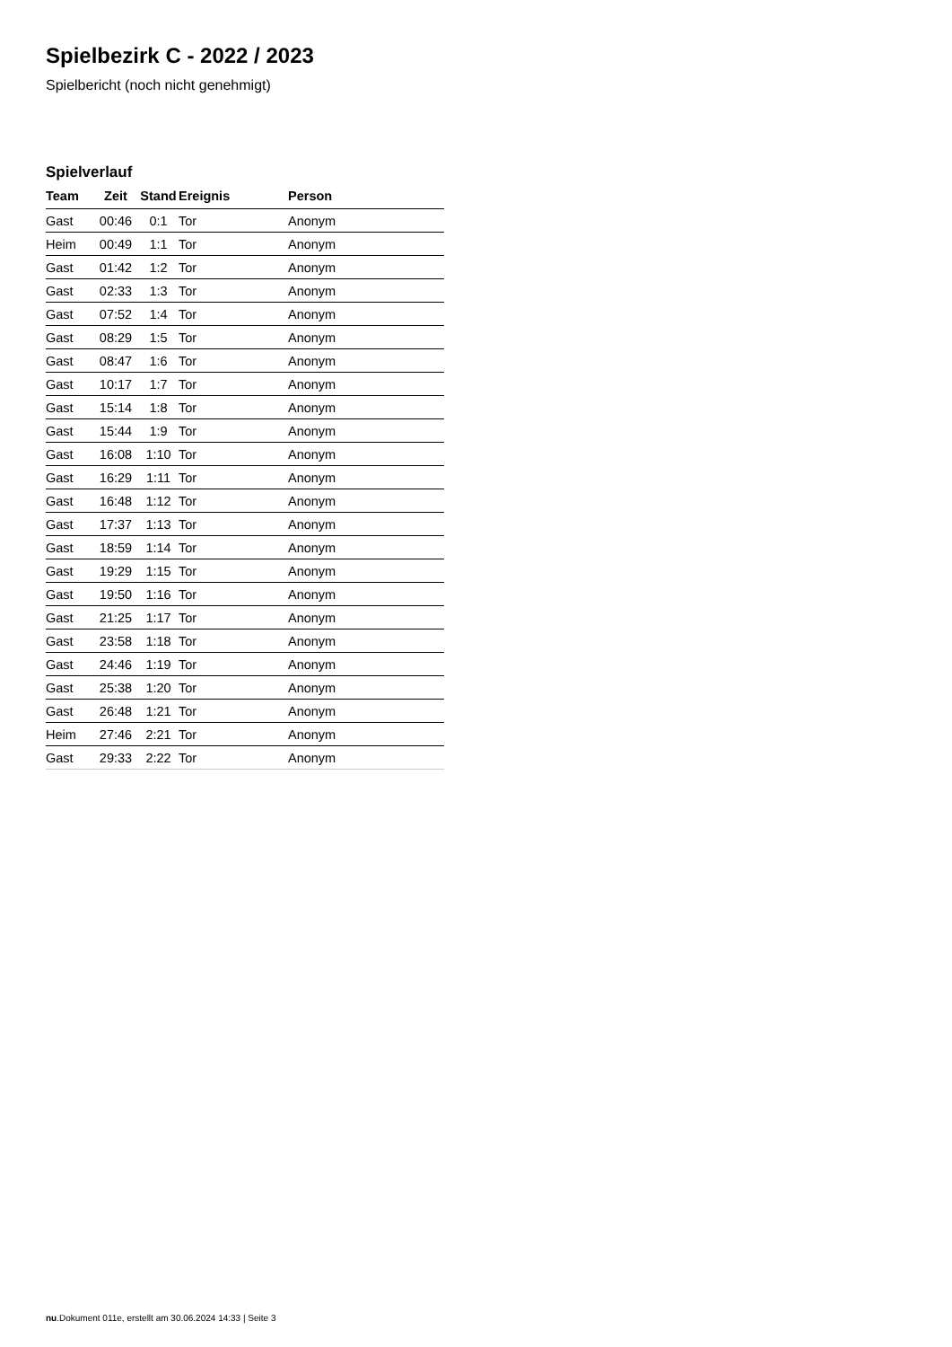Spielbezirk C - 2022 / 2023
Spielbericht (noch nicht genehmigt)
Spielverlauf
| Team | Zeit | Stand | Ereignis | Person |
| --- | --- | --- | --- | --- |
| Gast | 00:46 | 0:1 | Tor | Anonym |
| Heim | 00:49 | 1:1 | Tor | Anonym |
| Gast | 01:42 | 1:2 | Tor | Anonym |
| Gast | 02:33 | 1:3 | Tor | Anonym |
| Gast | 07:52 | 1:4 | Tor | Anonym |
| Gast | 08:29 | 1:5 | Tor | Anonym |
| Gast | 08:47 | 1:6 | Tor | Anonym |
| Gast | 10:17 | 1:7 | Tor | Anonym |
| Gast | 15:14 | 1:8 | Tor | Anonym |
| Gast | 15:44 | 1:9 | Tor | Anonym |
| Gast | 16:08 | 1:10 | Tor | Anonym |
| Gast | 16:29 | 1:11 | Tor | Anonym |
| Gast | 16:48 | 1:12 | Tor | Anonym |
| Gast | 17:37 | 1:13 | Tor | Anonym |
| Gast | 18:59 | 1:14 | Tor | Anonym |
| Gast | 19:29 | 1:15 | Tor | Anonym |
| Gast | 19:50 | 1:16 | Tor | Anonym |
| Gast | 21:25 | 1:17 | Tor | Anonym |
| Gast | 23:58 | 1:18 | Tor | Anonym |
| Gast | 24:46 | 1:19 | Tor | Anonym |
| Gast | 25:38 | 1:20 | Tor | Anonym |
| Gast | 26:48 | 1:21 | Tor | Anonym |
| Heim | 27:46 | 2:21 | Tor | Anonym |
| Gast | 29:33 | 2:22 | Tor | Anonym |
nu.Dokument 011e, erstellt am 30.06.2024 14:33 | Seite 3